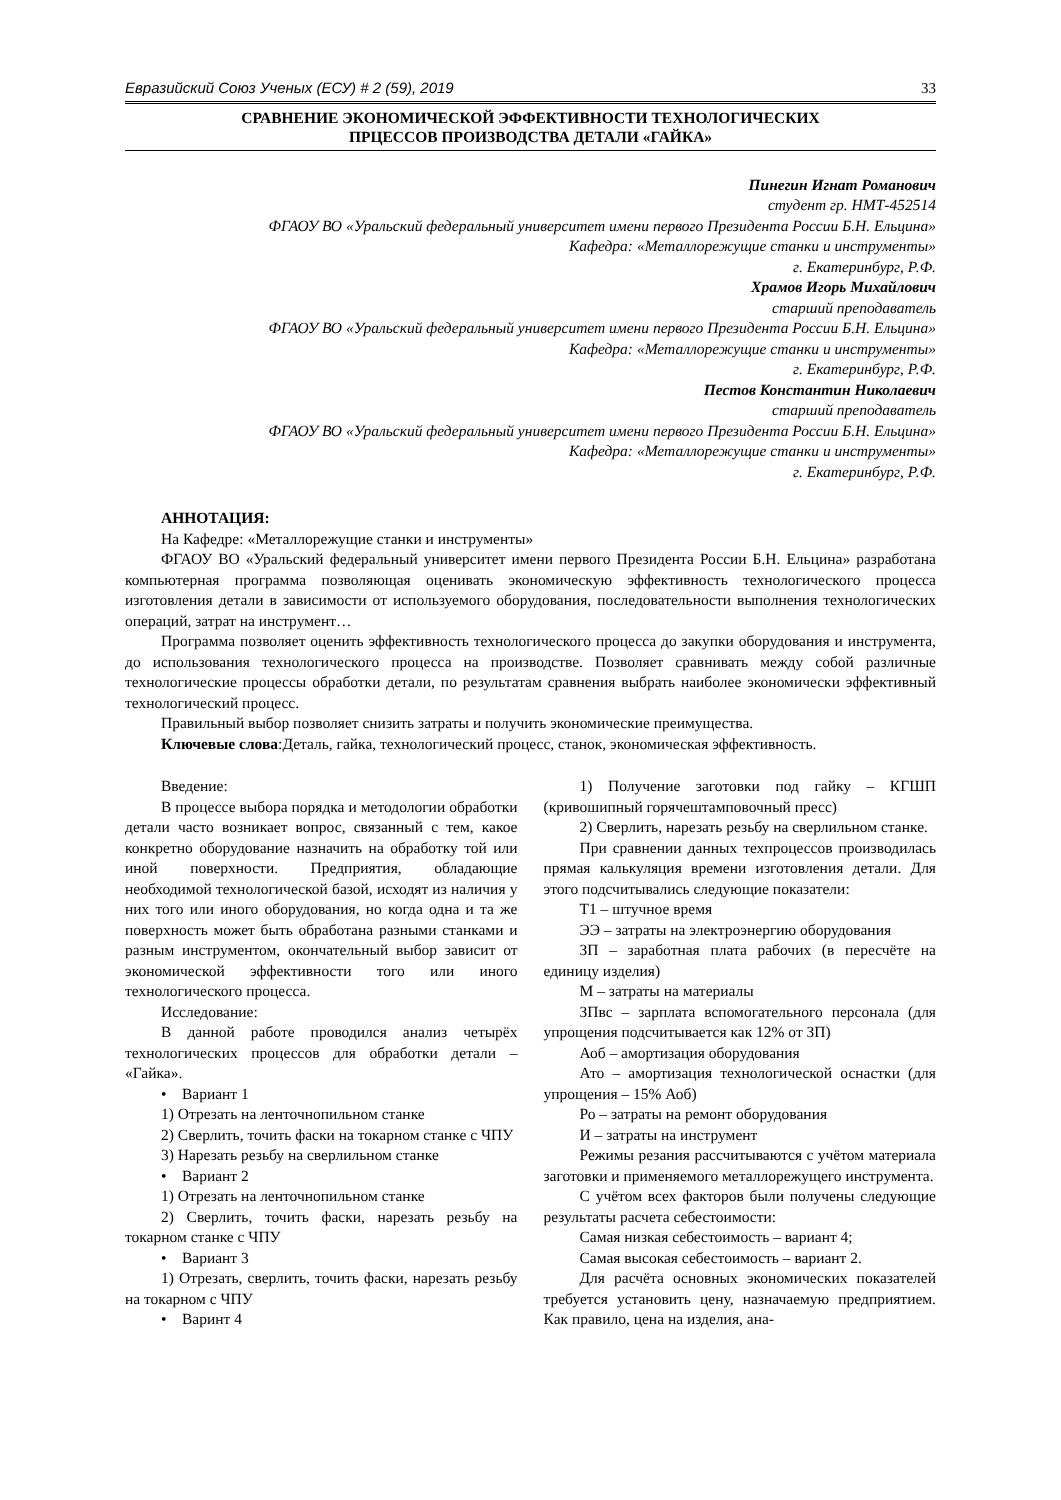Евразийский Союз Ученых (ЕСУ) # 2 (59), 2019 33
СРАВНЕНИЕ ЭКОНОМИЧЕСКОЙ ЭФФЕКТИВНОСТИ ТЕХНОЛОГИЧЕСКИХ
ПРЦЕССОВ ПРОИЗВОДСТВА ДЕТАЛИ «ГАЙКА»
Пинегин Игнат Романович
студент гр. НМТ-452514
ФГАОУ ВО «Уральский федеральный университет имени первого Президента России Б.Н. Ельцина»
Кафедра: «Металлорежущие станки и инструменты»
г. Екатеринбург, Р.Ф.
Храмов Игорь Михайлович
старший преподаватель
ФГАОУ ВО «Уральский федеральный университет имени первого Президента России Б.Н. Ельцина»
Кафедра: «Металлорежущие станки и инструменты»
г. Екатеринбург, Р.Ф.
Пестов Константин Николаевич
старший преподаватель
ФГАОУ ВО «Уральский федеральный университет имени первого Президента России Б.Н. Ельцина»
Кафедра: «Металлорежущие станки и инструменты»
г. Екатеринбург, Р.Ф.
АННОТАЦИЯ:
На Кафедре: «Металлорежущие станки и инструменты»
ФГАОУ ВО «Уральский федеральный университет имени первого Президента России Б.Н. Ельцина» разработана компьютерная программа позволяющая оценивать экономическую эффективность технологического процесса изготовления детали в зависимости от используемого оборудования, последовательности выполнения технологических операций, затрат на инструмент…
Программа позволяет оценить эффективность технологического процесса до закупки оборудования и инструмента, до использования технологического процесса на производстве. Позволяет сравнивать между собой различные технологические процессы обработки детали, по результатам сравнения выбрать наиболее экономически эффективный технологический процесс.
Правильный выбор позволяет снизить затраты и получить экономические преимущества.
Ключевые слова:Деталь, гайка, технологический процесс, станок, экономическая эффективность.
Введение:
В процессе выбора порядка и методологии обработки детали часто возникает вопрос, связанный с тем, какое конкретно оборудование назначить на обработку той или иной поверхности. Предприятия, обладающие необходимой технологической базой, исходят из наличия у них того или иного оборудования, но когда одна и та же поверхность может быть обработана разными станками и разным инструментом, окончательный выбор зависит от экономической эффективности того или иного технологического процесса.
Исследование:
В данной работе проводился анализ четырёх технологических процессов для обработки детали – «Гайка».
• Вариант 1
1) Отрезать на ленточнопильном станке
2) Сверлить, точить фаски на токарном станке с ЧПУ
3) Нарезать резьбу на сверлильном станке
• Вариант 2
1) Отрезать на ленточнопильном станке
2) Сверлить, точить фаски, нарезать резьбу на токарном станке с ЧПУ
• Вариант 3
1) Отрезать, сверлить, точить фаски, нарезать резьбу на токарном с ЧПУ
• Варинт 4
1) Получение заготовки под гайку – КГШП (кривошипный горячештамповочный пресс)
2) Сверлить, нарезать резьбу на сверлильном станке.
При сравнении данных техпроцессов производилась прямая калькуляция времени изготовления детали. Для этого подсчитывались следующие показатели:
Т1 – штучное время
ЭЭ – затраты на электроэнергию оборудования
ЗП – заработная плата рабочих (в пересчёте на единицу изделия)
М – затраты на материалы
ЗПвс – зарплата вспомогательного персонала (для упрощения подсчитывается как 12% от ЗП)
Аоб – амортизация оборудования
Ато – амортизация технологической оснастки (для упрощения – 15% Аоб)
Ро – затраты на ремонт оборудования
И – затраты на инструмент
Режимы резания рассчитываются с учётом материала заготовки и применяемого металлорежущего инструмента.
С учётом всех факторов были получены следующие результаты расчета себестоимости:
Самая низкая себестоимость – вариант 4;
Самая высокая себестоимость – вариант 2.
Для расчёта основных экономических показателей требуется установить цену, назначаемую предприятием. Как правило, цена на изделия, ана-